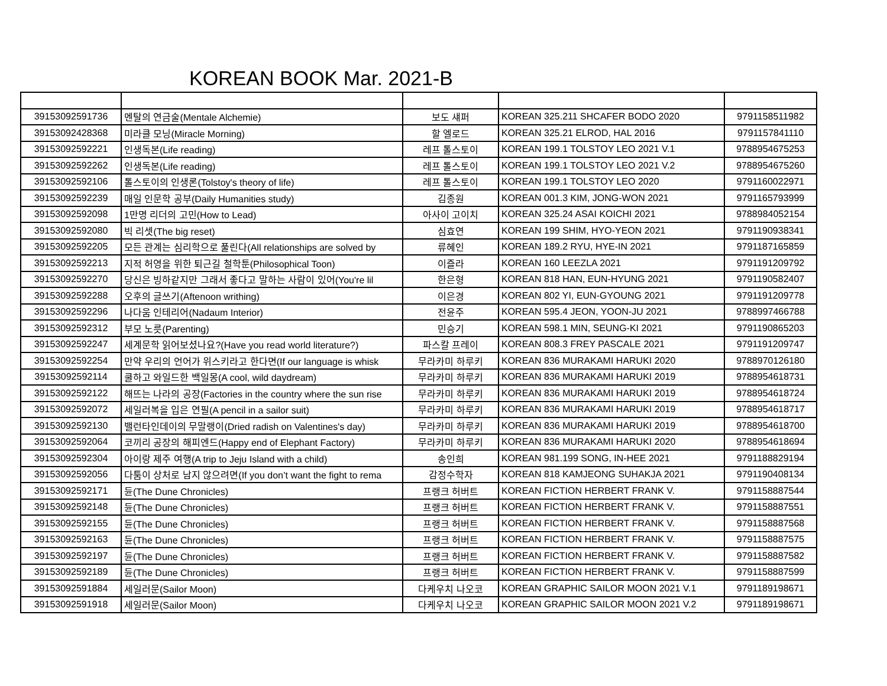KOREAN BOOK Mar. 2021-B
| 39153092591736 | 멘탈의 연금술(Mentale Alchemie) | 보도 섀퍼 | KOREAN 325.211 SHCAFER BODO 2020 | 9791158511982 |
| 39153092428368 | 미라클 모닝(Miracle Morning) | 할 엘로드 | KOREAN 325.21 ELROD, HAL 2016 | 9791157841110 |
| 39153092592221 | 인생독본(Life reading) | 레프 톨스토이 | KOREAN 199.1 TOLSTOY LEO 2021 V.1 | 9788954675253 |
| 39153092592262 | 인생독본(Life reading) | 레프 톨스토이 | KOREAN 199.1 TOLSTOY LEO 2021 V.2 | 9788954675260 |
| 39153092592106 | 톨스토이의 인생론(Tolstoy's theory of life) | 레프 톨스토이 | KOREAN 199.1 TOLSTOY LEO 2020 | 9791160022971 |
| 39153092592239 | 매일 인문학 공부(Daily Humanities study) | 김종원 | KOREAN 001.3 KIM, JONG-WON 2021 | 9791165793999 |
| 39153092592098 | 1만명 리더의 고민(How to Lead) | 아사이 고이치 | KOREAN 325.24 ASAI KOICHI 2021 | 9788984052154 |
| 39153092592080 | 빅 리셋(The big reset) | 심효연 | KOREAN 199 SHIM, HYO-YEON 2021 | 9791190938341 |
| 39153092592205 | 모든 관계는 심리학으로 풀린다(All relationships are solved by | 류혜인 | KOREAN 189.2 RYU, HYE-IN 2021 | 9791187165859 |
| 39153092592213 | 지적 허영을 위한 퇴근길 철학툰(Philosophical Toon) | 이즐라 | KOREAN 160 LEEZLA 2021 | 9791191209792 |
| 39153092592270 | 당신은 빙하같지만 그래서 좋다고 말하는 사람이 있어(You're lil | 한은형 | KOREAN 818 HAN, EUN-HYUNG 2021 | 9791190582407 |
| 39153092592288 | 오후의 글쓰기(Aftenoon writhing) | 이은경 | KOREAN 802 YI, EUN-GYOUNG 2021 | 9791191209778 |
| 39153092592296 | 나다움 인테리어(Nadaum Interior) | 전윤주 | KOREAN 595.4 JEON, YOON-JU 2021 | 9788997466788 |
| 39153092592312 | 부모 노릇(Parenting) | 민승기 | KOREAN 598.1 MIN, SEUNG-KI 2021 | 9791190865203 |
| 39153092592247 | 세계문학 읽어보셨나요?(Have you read world literature?) | 파스칼 프레이 | KOREAN 808.3 FREY PASCALE 2021 | 9791191209747 |
| 39153092592254 | 만약 우리의 언어가 위스키라고 한다면(If our language is whisk | 무라카미 하루키 | KOREAN 836 MURAKAMI HARUKI 2020 | 9788970126180 |
| 39153092592114 | 쿨하고 와일드한 백일몽(A cool, wild daydream) | 무라카미 하루키 | KOREAN 836 MURAKAMI HARUKI 2019 | 9788954618731 |
| 39153092592122 | 해뜨는 나라의 공장(Factories in the country where the sun rise | 무라카미 하루키 | KOREAN 836 MURAKAMI HARUKI 2019 | 9788954618724 |
| 39153092592072 | 세일러복을 입은 연필(A pencil in a sailor suit) | 무라카미 하루키 | KOREAN 836 MURAKAMI HARUKI 2019 | 9788954618717 |
| 39153092592130 | 밸런타인데이의 무말랭이(Dried radish on Valentines's day) | 무라카미 하루키 | KOREAN 836 MURAKAMI HARUKI 2019 | 9788954618700 |
| 39153092592064 | 코끼리 공장의 해피엔드(Happy end of Elephant Factory) | 무라카미 하루키 | KOREAN 836 MURAKAMI HARUKI 2020 | 9788954618694 |
| 39153092592304 | 아이랑 제주 여행(A trip to Jeju Island with a child) | 송인희 | KOREAN 981.199 SONG, IN-HEE 2021 | 9791188829194 |
| 39153092592056 | 다툼이 상처로 남지 않으려면(If you don’t want the fight to rema | 감정수학자 | KOREAN 818 KAMJEONG SUHAKJA 2021 | 9791190408134 |
| 39153092592171 | 듄(The Dune Chronicles) | 프랭크 허버트 | KOREAN FICTION HERBERT FRANK V. | 9791158887544 |
| 39153092592148 | 듄(The Dune Chronicles) | 프랭크 허버트 | KOREAN FICTION HERBERT FRANK V. | 9791158887551 |
| 39153092592155 | 듄(The Dune Chronicles) | 프랭크 허버트 | KOREAN FICTION HERBERT FRANK V. | 9791158887568 |
| 39153092592163 | 듄(The Dune Chronicles) | 프랭크 허버트 | KOREAN FICTION HERBERT FRANK V. | 9791158887575 |
| 39153092592197 | 듄(The Dune Chronicles) | 프랭크 허버트 | KOREAN FICTION HERBERT FRANK V. | 9791158887582 |
| 39153092592189 | 듄(The Dune Chronicles) | 프랭크 허버트 | KOREAN FICTION HERBERT FRANK V. | 9791158887599 |
| 39153092591884 | 세일러문(Sailor Moon) | 다케우치 나오코 | KOREAN GRAPHIC SAILOR MOON 2021 V.1 | 9791189198671 |
| 39153092591918 | 세일러문(Sailor Moon) | 다케우치 나오코 | KOREAN GRAPHIC SAILOR MOON 2021 V.2 | 9791189198671 |